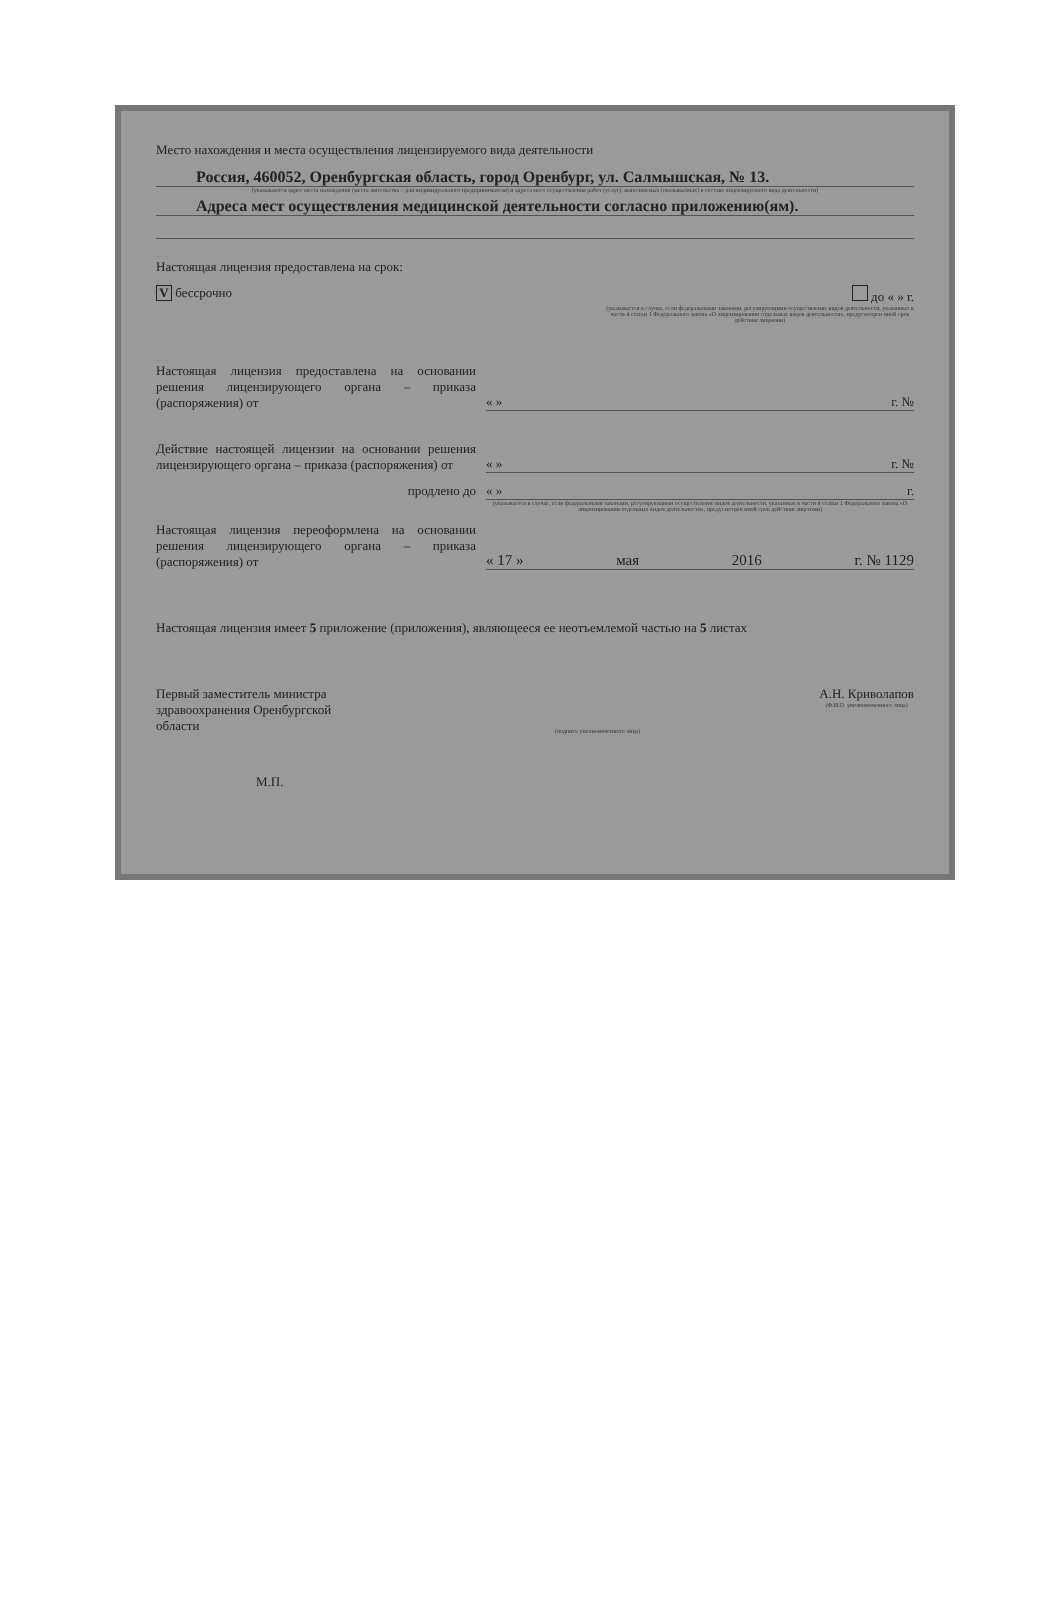Место нахождения и места осуществления лицензируемого вида деятельности
Россия, 460052, Оренбургская область, город Оренбург, ул. Салмышская, № 13.
(указываются адрес места нахождения (места жительства – для индивидуального предпринимателя) и адреса мест осуществления работ (услуг), выполняемых (оказываемых) в составе лицензируемого вида деятельности)
Адреса мест осуществления медицинской деятельности согласно приложению(ям).
Настоящая лицензия предоставлена на срок:
V бессрочно до « » г.
(указывается в случае, если федеральными законами, регулирующими осуществление видов деятельности, указанных в части 4 статьи 1 Федерального закона «О лицензировании отдельных видов деятельности», предусмотрен иной срок действия лицензии)
Настоящая лицензия предоставлена на основании решения лицензирующего органа – приказа (распоряжения) от
« » г. №
Действие настоящей лицензии на основании решения лицензирующего органа – приказа (распоряжения) от
« » г. №
продлено до « » г.
(указывается в случае, если федеральными законами, регулирующими осуществление видов деятельности, указанных в части 4 статьи 1 Федерального закона «О лицензировании отдельных видов деятельности», предусмотрен иной срок действия лицензии)
Настоящая лицензия переоформлена на основании решения лицензирующего органа – приказа (распоряжения) от
« 17 » мая 2016 г. № 1129
Настоящая лицензия имеет 5 приложение (приложения), являющееся ее неотъемлемой частью на 5 листах
Первый заместитель министра здравоохранения Оренбургской области
(подпись уполномоченного лица)
А.Н. Криволапов
(Ф.И.О. уполномоченного лица)
М.П.